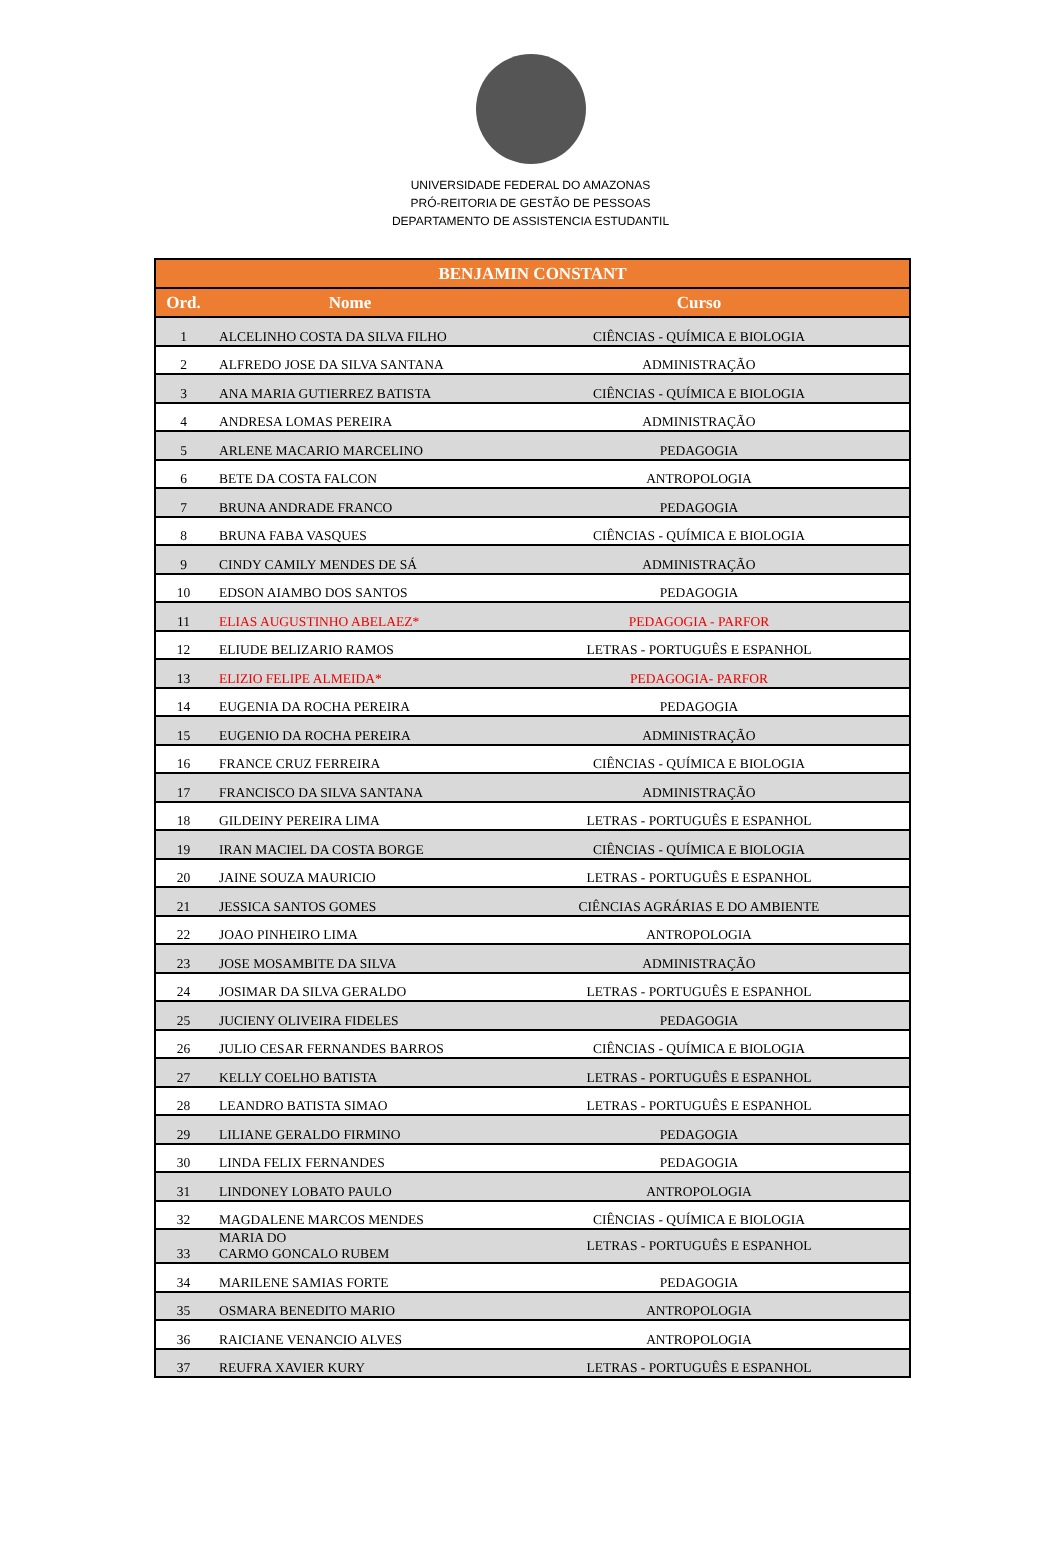UNIVERSIDADE FEDERAL DO AMAZONAS
PRÓ-REITORIA DE GESTÃO DE PESSOAS
DEPARTAMENTO DE ASSISTENCIA ESTUDANTIL
| BENJAMIN CONSTANT | | |
| --- | --- | --- |
| Ord. | Nome | Curso |
| 1 | ALCELINHO COSTA DA SILVA FILHO | CIÊNCIAS - QUÍMICA E BIOLOGIA |
| 2 | ALFREDO JOSE DA SILVA SANTANA | ADMINISTRAÇÃO |
| 3 | ANA MARIA GUTIERREZ BATISTA | CIÊNCIAS - QUÍMICA E BIOLOGIA |
| 4 | ANDRESA LOMAS PEREIRA | ADMINISTRAÇÃO |
| 5 | ARLENE MACARIO MARCELINO | PEDAGOGIA |
| 6 | BETE DA COSTA FALCON | ANTROPOLOGIA |
| 7 | BRUNA ANDRADE FRANCO | PEDAGOGIA |
| 8 | BRUNA FABA VASQUES | CIÊNCIAS - QUÍMICA E BIOLOGIA |
| 9 | CINDY CAMILY MENDES DE SÁ | ADMINISTRAÇÃO |
| 10 | EDSON AIAMBO DOS SANTOS | PEDAGOGIA |
| 11 | ELIAS AUGUSTINHO ABELAEZ* | PEDAGOGIA - PARFOR |
| 12 | ELIUDE BELIZARIO RAMOS | LETRAS - PORTUGUÊS E ESPANHOL |
| 13 | ELIZIO FELIPE ALMEIDA* | PEDAGOGIA- PARFOR |
| 14 | EUGENIA DA ROCHA PEREIRA | PEDAGOGIA |
| 15 | EUGENIO DA ROCHA PEREIRA | ADMINISTRAÇÃO |
| 16 | FRANCE CRUZ FERREIRA | CIÊNCIAS - QUÍMICA E BIOLOGIA |
| 17 | FRANCISCO DA SILVA SANTANA | ADMINISTRAÇÃO |
| 18 | GILDEINY PEREIRA LIMA | LETRAS - PORTUGUÊS E ESPANHOL |
| 19 | IRAN MACIEL DA COSTA BORGE | CIÊNCIAS - QUÍMICA E BIOLOGIA |
| 20 | JAINE SOUZA MAURICIO | LETRAS - PORTUGUÊS E ESPANHOL |
| 21 | JESSICA SANTOS GOMES | CIÊNCIAS AGRÁRIAS E DO AMBIENTE |
| 22 | JOAO PINHEIRO LIMA | ANTROPOLOGIA |
| 23 | JOSE MOSAMBITE DA SILVA | ADMINISTRAÇÃO |
| 24 | JOSIMAR DA SILVA GERALDO | LETRAS - PORTUGUÊS E ESPANHOL |
| 25 | JUCIENY OLIVEIRA FIDELES | PEDAGOGIA |
| 26 | JULIO CESAR FERNANDES BARROS | CIÊNCIAS - QUÍMICA E BIOLOGIA |
| 27 | KELLY COELHO BATISTA | LETRAS - PORTUGUÊS E ESPANHOL |
| 28 | LEANDRO BATISTA SIMAO | LETRAS - PORTUGUÊS E ESPANHOL |
| 29 | LILIANE GERALDO FIRMINO | PEDAGOGIA |
| 30 | LINDA FELIX FERNANDES | PEDAGOGIA |
| 31 | LINDONEY LOBATO PAULO | ANTROPOLOGIA |
| 32 | MAGDALENE MARCOS MENDES | CIÊNCIAS - QUÍMICA E BIOLOGIA |
| 33 | MARIA DO CARMO GONCALO RUBEM | LETRAS - PORTUGUÊS E ESPANHOL |
| 34 | MARILENE SAMIAS FORTE | PEDAGOGIA |
| 35 | OSMARA BENEDITO MARIO | ANTROPOLOGIA |
| 36 | RAICIANE VENANCIO ALVES | ANTROPOLOGIA |
| 37 | REUFRA XAVIER KURY | LETRAS - PORTUGUÊS E ESPANHOL |